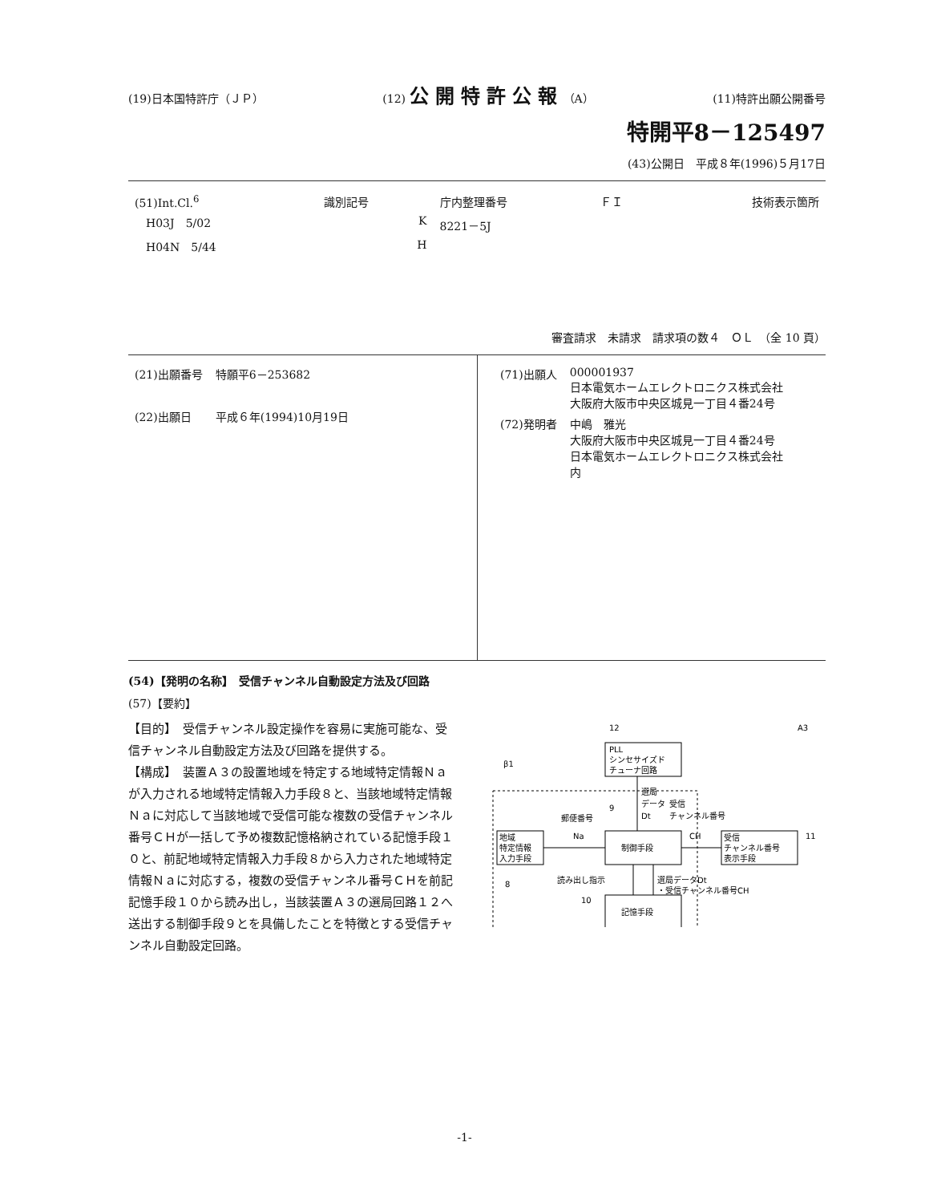(19)日本国特許庁（ＪＰ） (12) 公開特許公報（A） (11)特許出願公開番号
特開平8－125497
(43)公開日　平成８年(1996)５月17日
| (51)Int.Cl.<sup>6</sup> | 識別記号 | 庁内整理番号 | ＦＩ | 技術表示箇所 |
| H03J 5/02 | K | 8221－5J | | |
| H04N 5/44 | H | | | |
審査請求　未請求　請求項の数４　ＯＬ　（全 10 頁）
| (21)出願番号 | 特願平6－253682 |
| (22)出願日 | 平成６年(1994)10月19日 |
| (71)出願人 | 000001937 日本電気ホームエレクトロニクス株式会社 大阪府大阪市中央区城見一丁目４番24号 |
| (72)発明者 | 中嶋 雅光 大阪府大阪市中央区城見一丁目４番24号 日本電気ホームエレクトロニクス株式会社 内 |
(54)【発明の名称】　受信チャンネル自動設定方法及び回路
(57)【要約】
【目的】　受信チャンネル設定操作を容易に実施可能な、受信チャンネル自動設定方法及び回路を提供する。
【構成】　装置Ａ３の設置地域を特定する地域特定情報Ｎａが入力される地域特定情報入力手段８と、当該地域特定情報Ｎａに対応して当該地域で受信可能な複数の受信チャンネル番号ＣＨが一括して予め複数記憶格納されている記憶手段１０と、前記地域特定情報入力手段８から入力された地域特定情報Ｎａに対応する，複数の受信チャンネル番号ＣＨを前記記憶手段１０から読み出し，当該装置Ａ３の選局回路１２へ送出する制御手段９とを具備したことを特徴とする受信チャンネル自動設定回路。
PLL
シンセサイズド
チューナ回路
12
A3
β1
地域
特定情報
入力手段
制御手段
受信
チャンネル番号
表示手段
記憶手段
郵便番号
Na
9
選局
データ
Dt
受信
チャンネル番号
CH
11
8
読み出し指示
選局データDt
・受信チャンネル番号CH
10
-1-